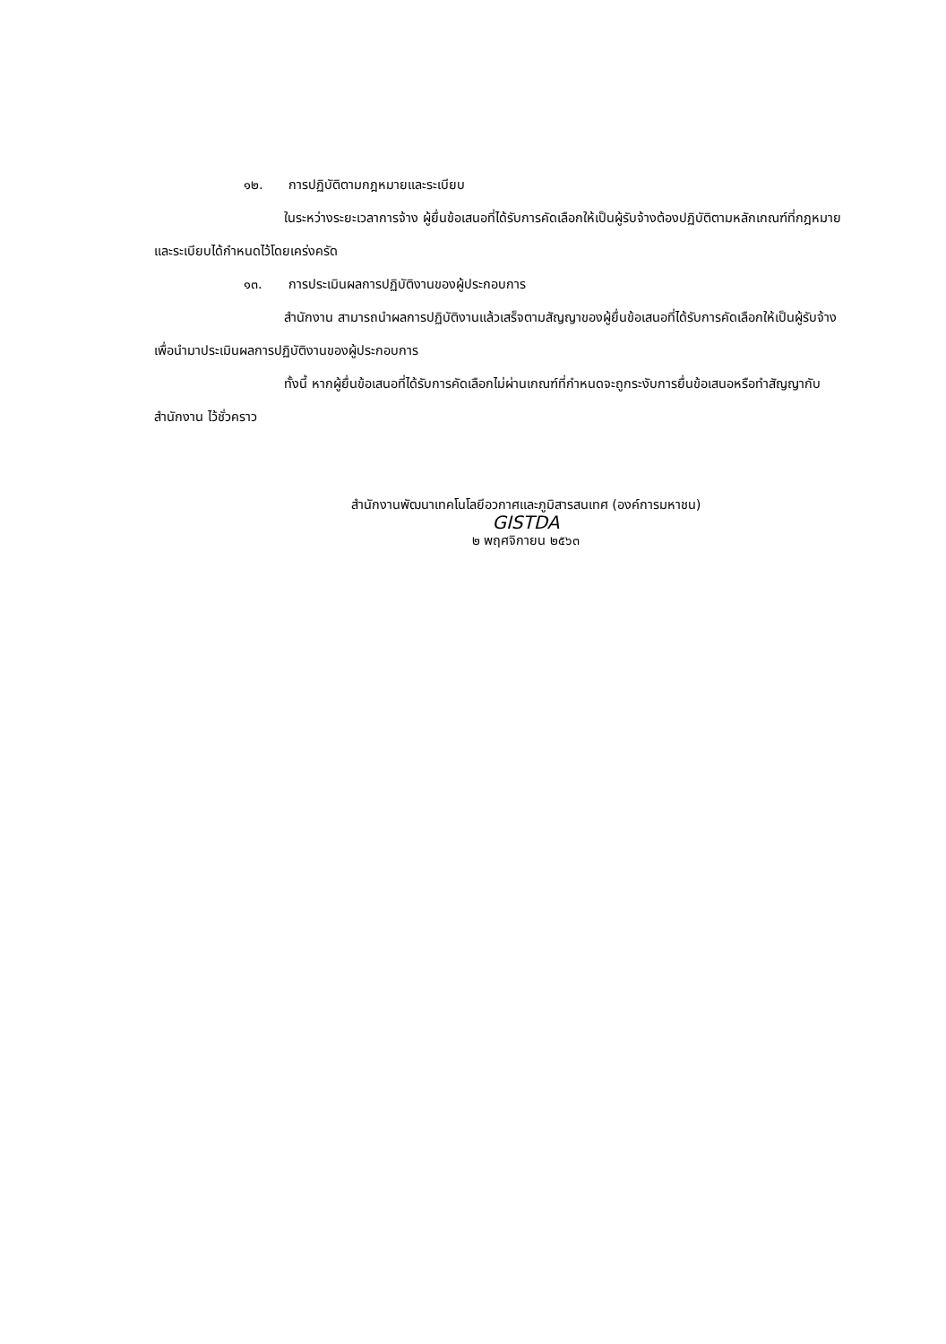๑๒. การปฏิบัติตามกฎหมายและระเบียบ
ในระหว่างระยะเวลาการจ้าง ผู้ยื่นข้อเสนอที่ได้รับการคัดเลือกให้เป็นผู้รับจ้างต้องปฏิบัติตามหลักเกณฑ์ที่กฎหมายและระเบียบได้กำหนดไว้โดยเคร่งครัด
๑๓. การประเมินผลการปฏิบัติงานของผู้ประกอบการ
สำนักงาน สามารถนำผลการปฏิบัติงานแล้วเสร็จตามสัญญาของผู้ยื่นข้อเสนอที่ได้รับการคัดเลือกให้เป็นผู้รับจ้างเพื่อนำมาประเมินผลการปฏิบัติงานของผู้ประกอบการ
ทั้งนี้ หากผู้ยื่นข้อเสนอที่ได้รับการคัดเลือกไม่ผ่านเกณฑ์ที่กำหนดจะถูกระงับการยื่นข้อเสนอหรือทำสัญญากับสำนักงาน ไว้ชั่วคราว
สำนักงานพัฒนาเทคโนโลยีอวกาศและภูมิสารสนเทศ (องค์การมหาชน)
GISTDA
๒ พฤศจิกายน ๒๕๖๓